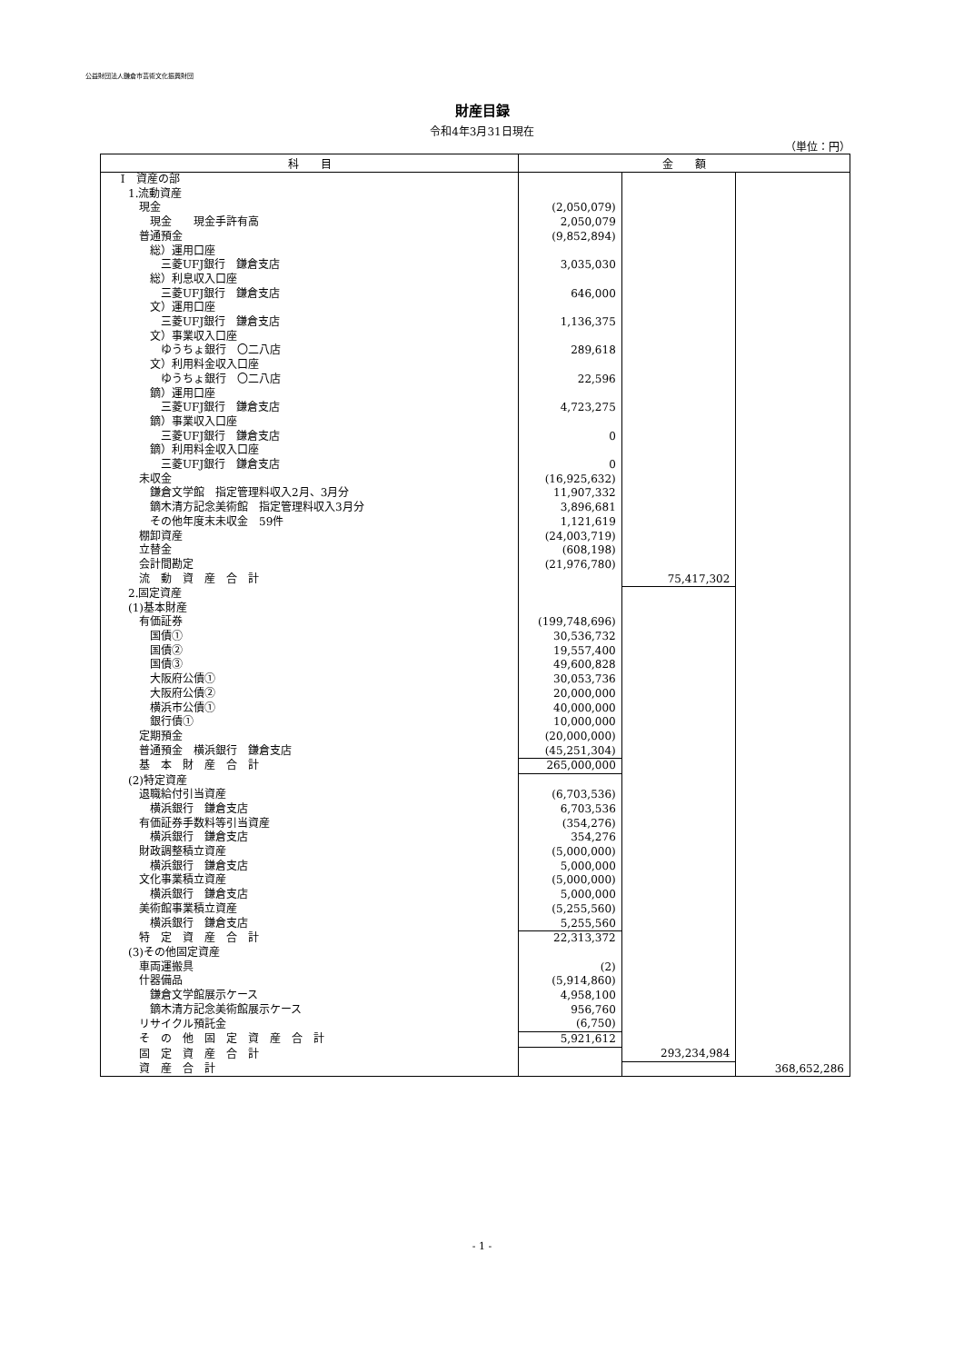公益財団法人鎌倉市芸術文化振興財団
財産目録
令和4年3月31日現在
（単位：円）
| 科 目 | 金 額 | | |
| --- | --- | --- | --- |
| Ⅰ 資産の部 | | | |
| 1.流動資産 | | | |
| 現金 | (2,050,079) | | |
| 現金 現金手許有高 | 2,050,079 | | |
| 普通預金 | (9,852,894) | | |
| 総）運用口座 | | | |
| 三菱UFJ銀行 鎌倉支店 | 3,035,030 | | |
| 総）利息収入口座 | | | |
| 三菱UFJ銀行 鎌倉支店 | 646,000 | | |
| 文）運用口座 | | | |
| 三菱UFJ銀行 鎌倉支店 | 1,136,375 | | |
| 文）事業収入口座 | | | |
| ゆうちょ銀行 〇二八店 | 289,618 | | |
| 文）利用料金収入口座 | | | |
| ゆうちょ銀行 〇二八店 | 22,596 | | |
| 鏑）運用口座 | | | |
| 三菱UFJ銀行 鎌倉支店 | 4,723,275 | | |
| 鏑）事業収入口座 | | | |
| 三菱UFJ銀行 鎌倉支店 | 0 | | |
| 鏑）利用料金収入口座 | | | |
| 三菱UFJ銀行 鎌倉支店 | 0 | | |
| 未収金 | (16,925,632) | | |
| 鎌倉文学館 指定管理料収入2月、3月分 | 11,907,332 | | |
| 鏑木清方記念美術館 指定管理料収入3月分 | 3,896,681 | | |
| その他年度末未収金 59件 | 1,121,619 | | |
| 棚卸資産 | (24,003,719) | | |
| 立替金 | (608,198) | | |
| 会計間勘定 | (21,976,780) | | |
| 流 動 資 産 合 計 | | 75,417,302 | |
| 2.固定資産 | | | |
| (1)基本財産 | | | |
| 有価証券 | (199,748,696) | | |
| 国債① | 30,536,732 | | |
| 国債② | 19,557,400 | | |
| 国債③ | 49,600,828 | | |
| 大阪府公債① | 30,053,736 | | |
| 大阪府公債② | 20,000,000 | | |
| 横浜市公債① | 40,000,000 | | |
| 銀行債① | 10,000,000 | | |
| 定期預金 | (20,000,000) | | |
| 普通預金 横浜銀行 鎌倉支店 | (45,251,304) | | |
| 基 本 財 産 合 計 | 265,000,000 | | |
| (2)特定資産 | | | |
| 退職給付引当資産 | (6,703,536) | | |
| 横浜銀行 鎌倉支店 | 6,703,536 | | |
| 有価証券手数料等引当資産 | (354,276) | | |
| 横浜銀行 鎌倉支店 | 354,276 | | |
| 財政調整積立資産 | (5,000,000) | | |
| 横浜銀行 鎌倉支店 | 5,000,000 | | |
| 文化事業積立資産 | (5,000,000) | | |
| 横浜銀行 鎌倉支店 | 5,000,000 | | |
| 美術館事業積立資産 | (5,255,560) | | |
| 横浜銀行 鎌倉支店 | 5,255,560 | | |
| 特 定 資 産 合 計 | 22,313,372 | | |
| (3)その他固定資産 | | | |
| 車両運搬具 | (2) | | |
| 什器備品 | (5,914,860) | | |
| 鎌倉文学館展示ケース | 4,958,100 | | |
| 鏑木清方記念美術館展示ケース | 956,760 | | |
| リサイクル預託金 | (6,750) | | |
| そ の 他 固 定 資 産 合 計 | 5,921,612 | | |
| 固 定 資 産 合 計 | | 293,234,984 | |
| 資 産 合 計 | | | 368,652,286 |
- 1 -